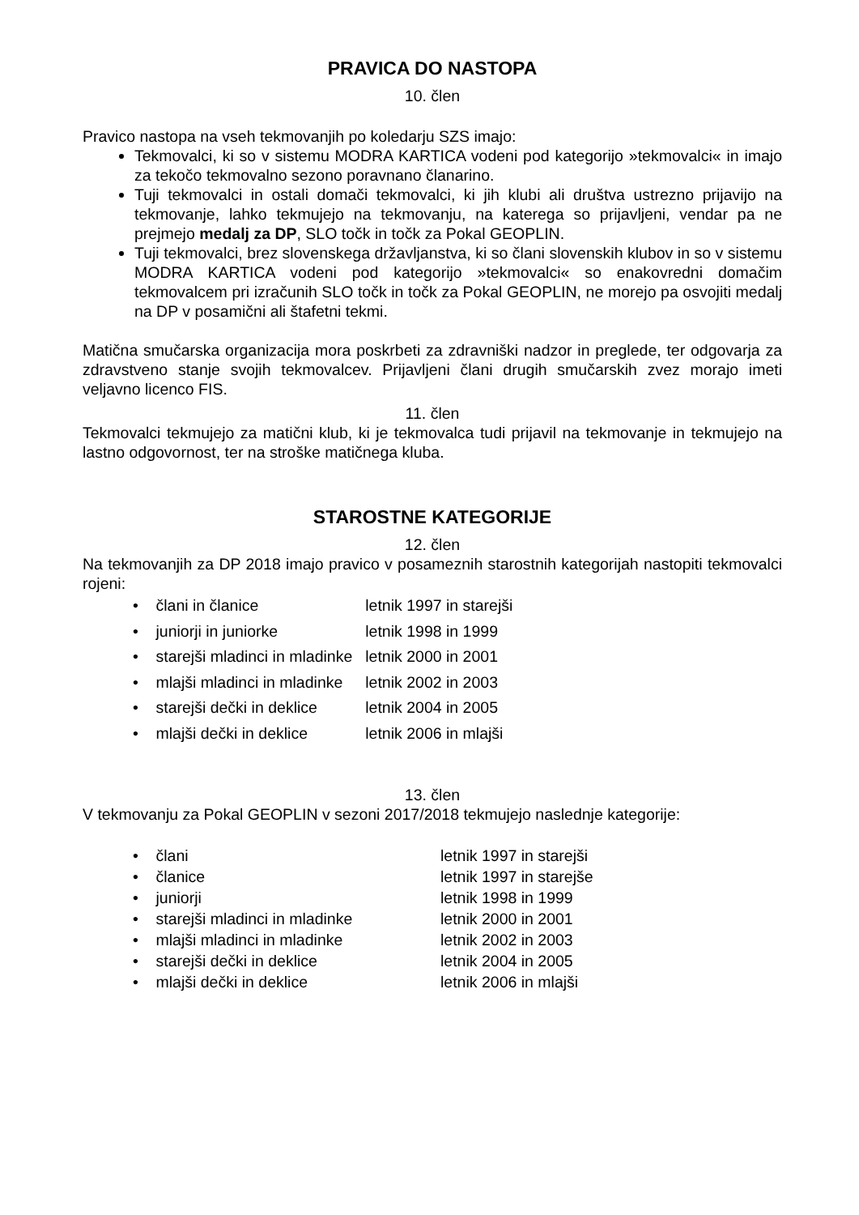PRAVICA DO NASTOPA
10. člen
Pravico nastopa na vseh tekmovanjih po koledarju SZS imajo:
Tekmovalci, ki so v sistemu MODRA KARTICA vodeni pod kategorijo »tekmovalci« in imajo za tekočo tekmovalno sezono poravnano članarino.
Tuji tekmovalci in ostali domači tekmovalci, ki jih klubi ali društva ustrezno prijavijo na tekmovanje, lahko tekmujejo na tekmovanju, na katerega so prijavljeni, vendar pa ne prejmejo medalj za DP, SLO točk in točk za Pokal GEOPLIN.
Tuji tekmovalci, brez slovenskega državljanstva, ki so člani slovenskih klubov in so v sistemu MODRA KARTICA vodeni pod kategorijo »tekmovalci« so enakovredni domačim tekmovalcem pri izračunih SLO točk in točk za Pokal GEOPLIN, ne morejo pa osvojiti medalj na DP v posamični ali štafetni tekmi.
Matična smučarska organizacija mora poskrbeti za zdravniški nadzor in preglede, ter odgovarja za zdravstveno stanje svojih tekmovalcev. Prijavljeni člani drugih smučarskih zvez morajo imeti veljavno licenco FIS.
11. člen
Tekmovalci tekmujejo za matični klub, ki je tekmovalca tudi prijavil na tekmovanje in tekmujejo na lastno odgovornost, ter na stroške matičnega kluba.
STAROSTNE KATEGORIJE
12. člen
Na tekmovanjih za DP 2018 imajo pravico v posameznih starostnih kategorijah nastopiti tekmovalci rojeni:
| • člani in članice | letnik 1997 in starejši |
| • juniorji in juniorke | letnik 1998 in 1999 |
| • starejši mladinci in mladinke | letnik 2000 in 2001 |
| • mlajši mladinci in mladinke | letnik 2002 in 2003 |
| • starejši dečki in deklice | letnik 2004 in 2005 |
| • mlajši dečki in deklice | letnik 2006 in mlajši |
13. člen
V tekmovanju za Pokal GEOPLIN v sezoni 2017/2018 tekmujejo naslednje kategorije:
| • člani | letnik 1997 in starejši |
| • članice | letnik 1997 in starejše |
| • juniorji | letnik 1998 in 1999 |
| • starejši mladinci in mladinke | letnik 2000 in 2001 |
| • mlajši mladinci in mladinke | letnik 2002 in 2003 |
| • starejši dečki in deklice | letnik 2004 in 2005 |
| • mlajši dečki in deklice | letnik 2006 in mlajši |